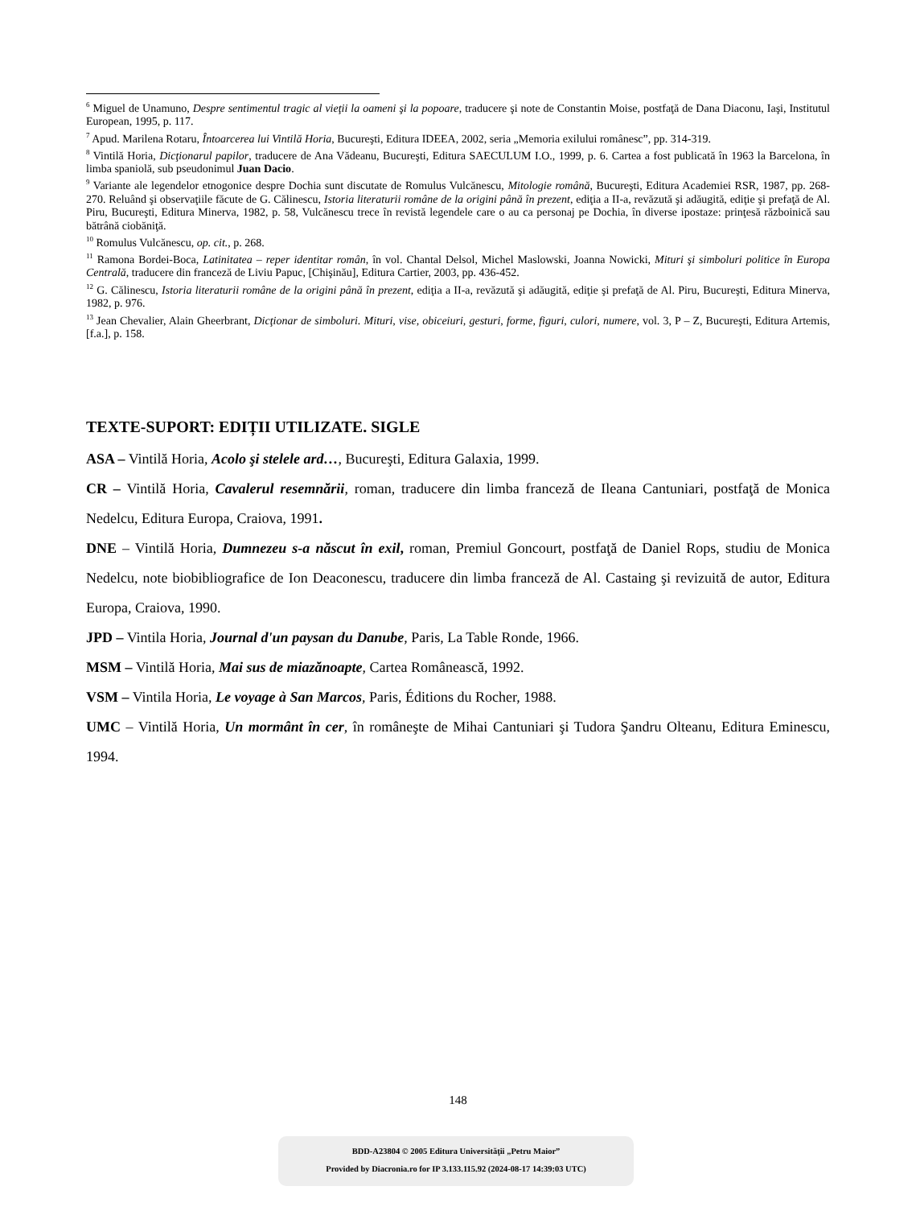<sup>6</sup> Miguel de Unamuno, Despre sentimentul tragic al vieţii la oameni şi la popoare, traducere şi note de Constantin Moise, postfaţă de Dana Diaconu, Iaşi, Institutul European, 1995, p. 117.
<sup>7</sup> Apud. Marilena Rotaru, Întoarcerea lui Vintilă Horia, Bucureşti, Editura IDEEA, 2002, seria „Memoria exilului românesc”, pp. 314-319.
<sup>8</sup> Vintilă Horia, Dicţionarul papilor, traducere de Ana Vădeanu, Bucureşti, Editura SAECULUM I.O., 1999, p. 6. Cartea a fost publicată în 1963 la Barcelona, în limba spaniolă, sub pseudonimul Juan Dacio.
<sup>9</sup> Variante ale legendelor etnogonice despre Dochia sunt discutate de Romulus Vulcănescu, Mitologie română, Bucureşti, Editura Academiei RSR, 1987, pp. 268-270. Reluând şi observaţiile făcute de G. Călinescu, Istoria literaturii române de la origini până în prezent, ediţia a II-a, revăzută şi adăugită, ediţie şi prefaţă de Al. Piru, Bucureşti, Editura Minerva, 1982, p. 58, Vulcănescu trece în revistă legendele care o au ca personaj pe Dochia, în diverse ipostaze: prinţesă războinică sau bătrână ciobăniţă.
<sup>10</sup> Romulus Vulcănescu, op. cit., p. 268.
<sup>11</sup> Ramona Bordei-Boca, Latinitatea – reper identitar român, în vol. Chantal Delsol, Michel Maslowski, Joanna Nowicki, Mituri şi simboluri politice în Europa Centrală, traducere din franceză de Liviu Papuc, [Chişinău], Editura Cartier, 2003, pp. 436-452.
<sup>12</sup> G. Călinescu, Istoria literaturii române de la origini până în prezent, ediţia a II-a, revăzută şi adăugită, ediţie şi prefaţă de Al. Piru, Bucureşti, Editura Minerva, 1982, p. 976.
<sup>13</sup> Jean Chevalier, Alain Gheerbrant, Dicţionar de simboluri. Mituri, vise, obiceiuri, gesturi, forme, figuri, culori, numere, vol. 3, P – Z, Bucureşti, Editura Artemis, [f.a.], p. 158.
TEXTE-SUPORT: EDIȚII UTILIZATE. SIGLE
ASA – Vintilă Horia, Acolo şi stelele ard…, Bucureşti, Editura Galaxia, 1999.
CR – Vintilă Horia, Cavalerul resemnării, roman, traducere din limba franceză de Ileana Cantuniari, postfaţă de Monica Nedelcu, Editura Europa, Craiova, 1991.
DNE – Vintilă Horia, Dumnezeu s-a născut în exil, roman, Premiul Goncourt, postfaţă de Daniel Rops, studiu de Monica Nedelcu, note biobibliografice de Ion Deaconescu, traducere din limba franceză de Al. Castaing şi revizuită de autor, Editura Europa, Craiova, 1990.
JPD – Vintila Horia, Journal d'un paysan du Danube, Paris, La Table Ronde, 1966.
MSM – Vintilă Horia, Mai sus de miazănoapte, Cartea Românească, 1992.
VSM – Vintila Horia, Le voyage à San Marcos, Paris, Éditions du Rocher, 1988.
UMC – Vintilă Horia, Un mormânt în cer, în româneşte de Mihai Cantuniari şi Tudora Şandru Olteanu, Editura Eminescu, 1994.
148
BDD-A23804 © 2005 Editura Universităţii „Petru Maior”
Provided by Diacronia.ro for IP 3.133.115.92 (2024-08-17 14:39:03 UTC)